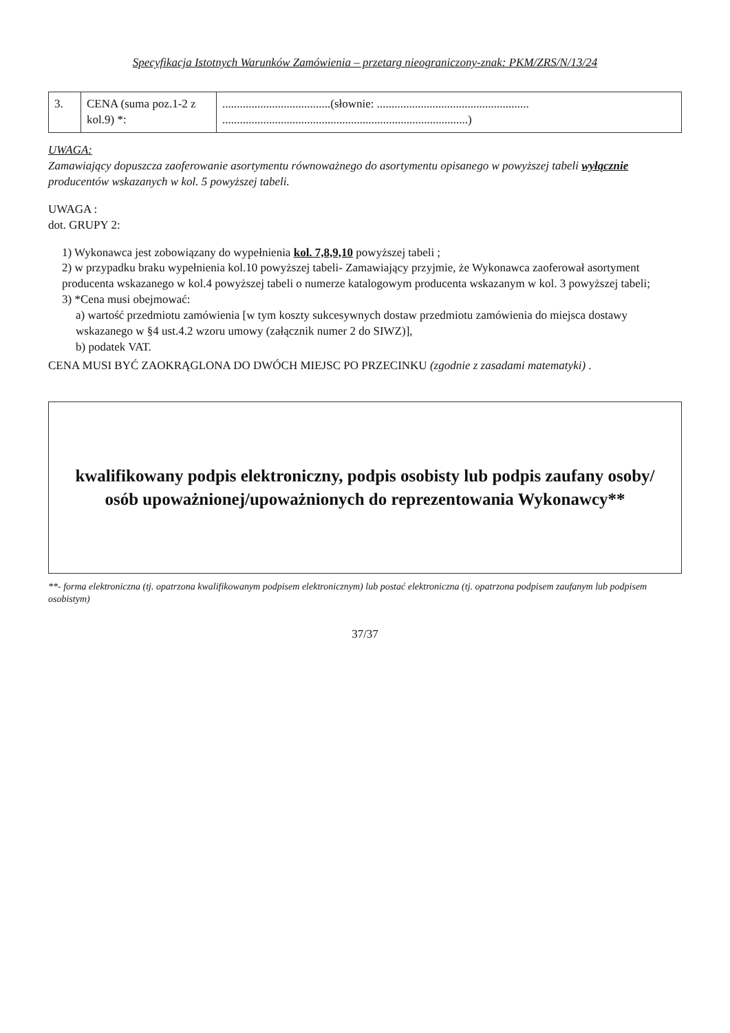Specyfikacja Istotnych Warunków Zamówienia – przetarg nieograniczony-znak: PKM/ZRS/N/13/24
| 3. | CENA (suma poz.1-2 z kol.9) *: | .....................................(słownie: .................................................... ....................................................................................) |
UWAGA:
Zamawiający dopuszcza zaoferowanie asortymentu równoważnego do asortymentu opisanego w powyższej tabeli wyłącznie producentów wskazanych w kol. 5 powyższej tabeli.
UWAGA :
dot. GRUPY 2:
1) Wykonawca jest zobowiązany do wypełnienia kol. 7,8,9,10 powyższej tabeli ;
2) w przypadku braku wypełnienia kol.10 powyższej tabeli- Zamawiający przyjmie, że Wykonawca zaoferował asortyment producenta wskazanego w kol.4 powyższej tabeli o numerze katalogowym producenta wskazanym w kol. 3 powyższej tabeli;
3) *Cena musi obejmować:
a) wartość przedmiotu zamówienia [w tym koszty sukcesywnych dostaw przedmiotu zamówienia do miejsca dostawy wskazanego w §4 ust.4.2 wzoru umowy (załącznik numer 2 do SIWZ)],
b) podatek VAT.
CENA MUSI BYĆ ZAOKRĄGLONA DO DWÓCH MIEJSC PO PRZECINKU (zgodnie z zasadami matematyki) .
kwalifikowany podpis elektroniczny, podpis osobisty lub podpis zaufany osoby/ osób upoważnionej/upoważnionych do reprezentowania Wykonawcy**
**- forma elektroniczna (tj. opatrzona kwalifikowanym podpisem elektronicznym) lub postać elektroniczna (tj. opatrzona podpisem zaufanym lub podpisem osobistym)
37/37